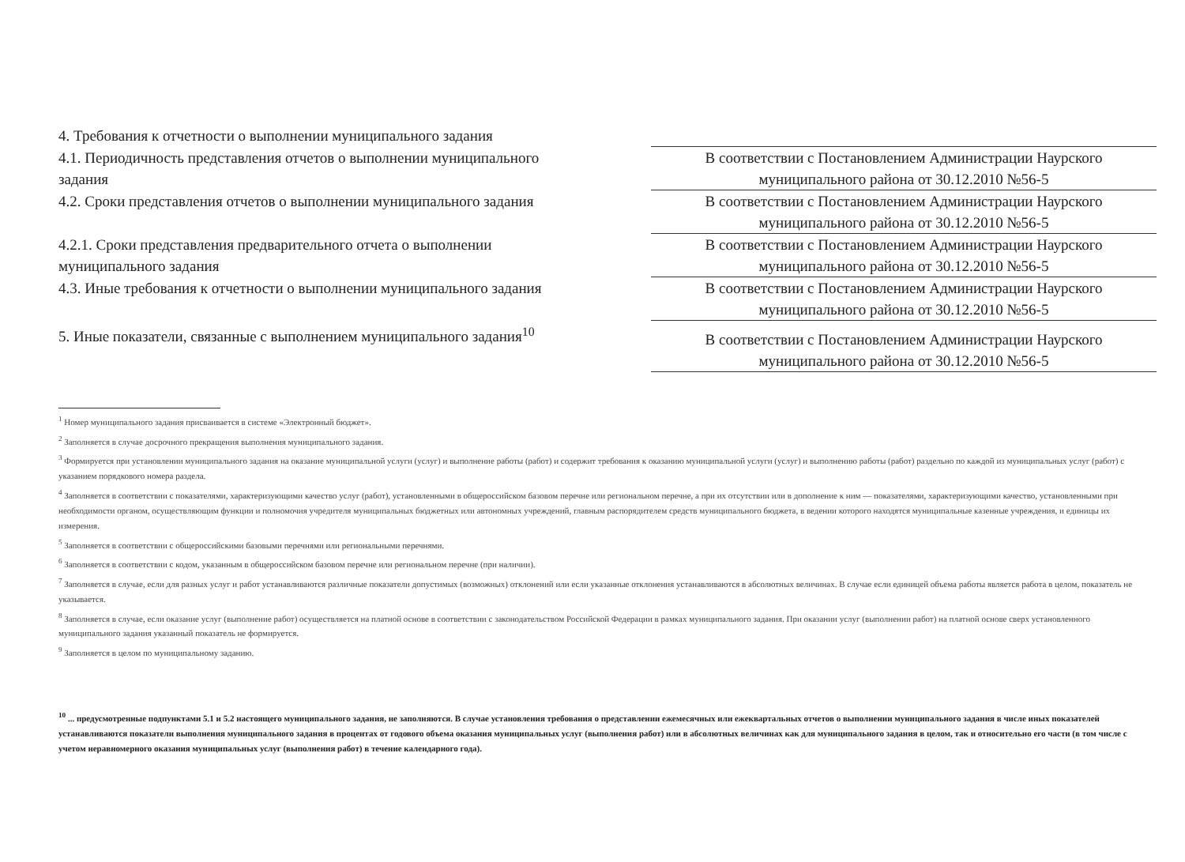| 4. Требования к отчетности о выполнении муниципального задания | |
| 4.1. Периодичность представления отчетов о выполнении муниципального задания | В соответствии с Постановлением Администрации Наурского муниципального района от 30.12.2010 №56-5 |
| 4.2. Сроки представления отчетов о выполнении муниципального задания | В соответствии с Постановлением Администрации Наурского муниципального района от 30.12.2010 №56-5 |
| 4.2.1. Сроки представления предварительного отчета о выполнении муниципального задания | В соответствии с Постановлением Администрации Наурского муниципального района от 30.12.2010 №56-5 |
| 4.3. Иные требования к отчетности о выполнении муниципального задания | В соответствии с Постановлением Администрации Наурского муниципального района от 30.12.2010 №56-5 |
| 5. Иные показатели, связанные с выполнением муниципального задания<sup>10</sup> | В соответствии с Постановлением Администрации Наурского муниципального района от 30.12.2010 №56-5 |
<sup>1</sup> Номер муниципального задания присваивается в системе «Электронный бюджет».
<sup>2</sup> Заполняется в случае досрочного прекращения выполнения муниципального задания.
<sup>3</sup> Формируется при установлении муниципального задания на оказание муниципальной услуги (услуг) и выполнение работы (работ) и содержит требования к оказанию муниципальной услуги (услуг) и выполнению работы (работ) раздельно по каждой из муниципальных услуг (работ) с указанием порядкового номера раздела.
<sup>4</sup> Заполняется в соответствии с показателями, характеризующими качество услуг (работ), установленными в общероссийском базовом перечне или региональном перечне, а при их отсутствии или в дополнение к ним — показателями, характеризующими качество, установленными при необходимости органом, осуществляющим функции и полномочия учредителя муниципальных бюджетных или автономных учреждений, главным распорядителем средств муниципального бюджета, в ведении которого находятся муниципальные казенные учреждения, и единицы их измерения.
<sup>5</sup> Заполняется в соответствии с общероссийскими базовыми перечнями или региональными перечнями.
<sup>6</sup> Заполняется в соответствии с кодом, указанным в общероссийском базовом перечне или региональном перечне (при наличии).
<sup>7</sup> Заполняется в случае, если для разных услуг и работ устанавливаются различные показатели допустимых (возможных) отклонений или если указанные отклонения устанавливаются в абсолютных величинах. В случае если единицей объема работы является работа в целом, показатель не указывается.
<sup>8</sup> Заполняется в случае, если оказание услуг (выполнение работ) осуществляется на платной основе в соответствии с законодательством Российской Федерации в рамках муниципального задания. При оказании услуг (выполнении работ) на платной основе сверх установленного муниципального задания указанный показатель не формируется.
<sup>9</sup> Заполняется в целом по муниципальному заданию.
<sup>10</sup> ... предусмотренные подпунктами 5.1 и 5.2 настоящего муниципального задания, не заполняются. В случае установления требования о представлении ежемесячных или ежеквартальных отчетов о выполнении муниципального задания в числе иных показателей устанавливаются показатели выполнения муниципального задания в процентах от годового объема оказания муниципальных услуг (выполнения работ) или в абсолютных величинах как для муниципального задания в целом, так и относительно его части (в том числе с учетом неравномерного оказания муниципальных услуг (выполнения работ) в течение календарного года).